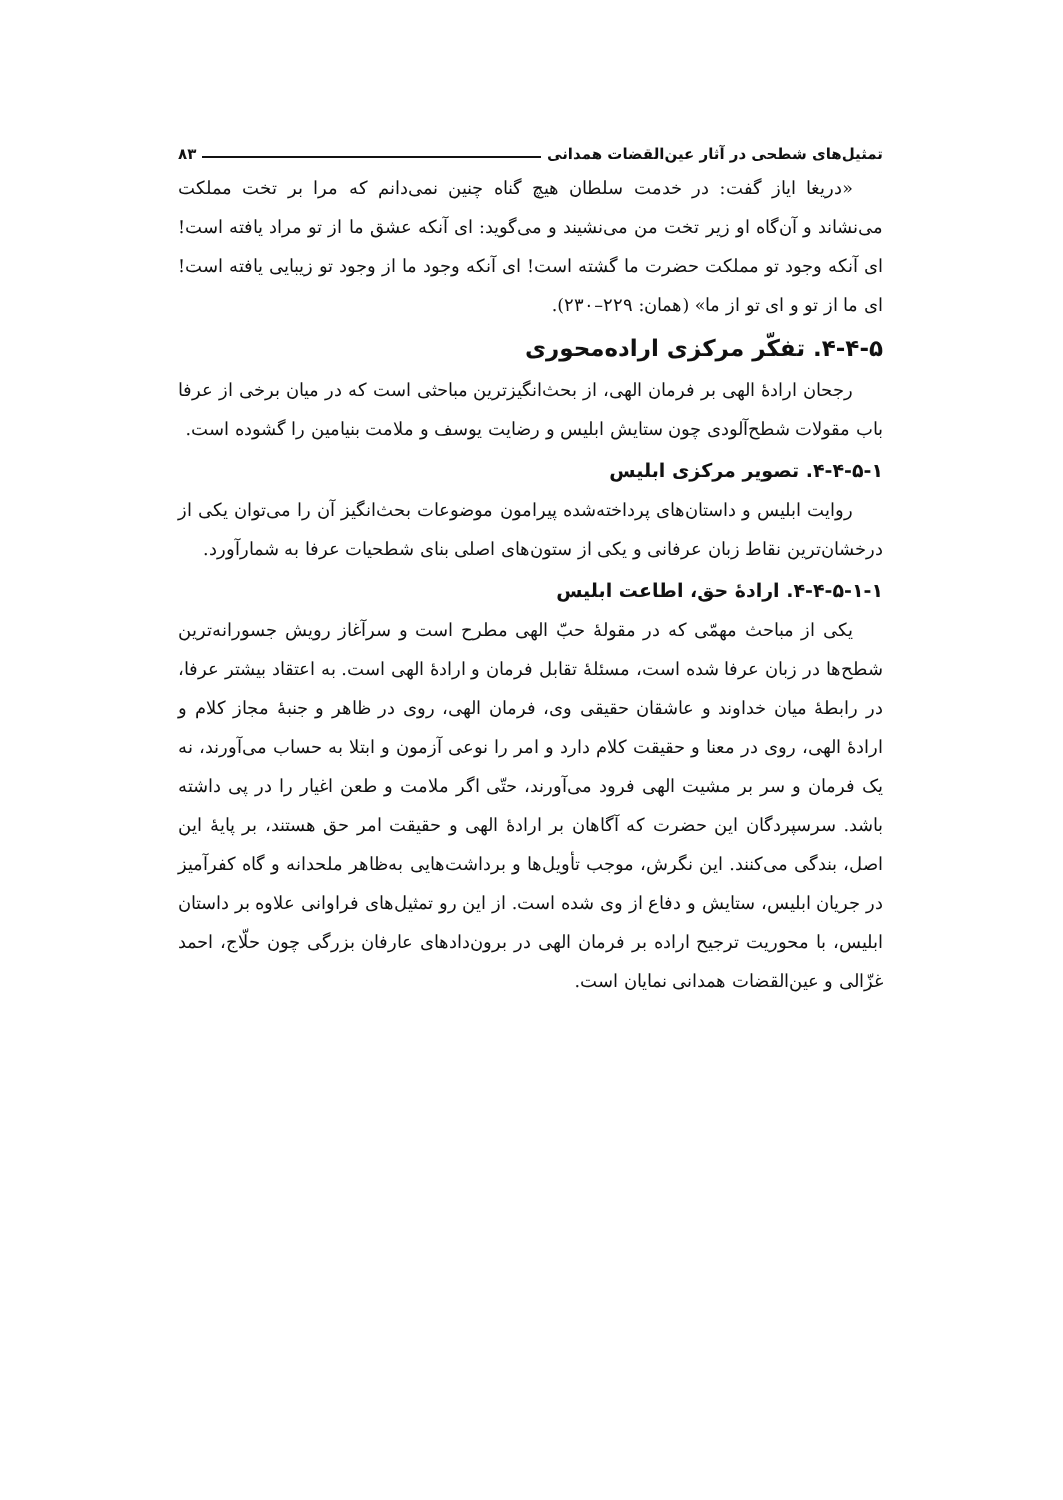تمثیل‌های شطحی در آثار عین‌القضات همدانی ۸۳
«دریغا ایاز گفت: در خدمت سلطان هیچ گناه چنین نمی‌دانم که مرا بر تخت مملکت می‌نشاند و آن‌گاه او زیر تخت من می‌نشیند و می‌گوید: ای آنکه عشق ما از تو مراد یافته است! ای آنکه وجود تو مملکت حضرت ما گشته است! ای آنکه وجود ما از وجود تو زیبایی یافته است! ای ما از تو و ای تو از ما» (همان: ۲۲۹–۲۳۰).
۴-۴-۵. تفکّر مرکزی اراده‌محوری
رجحان ارادۀ الهی بر فرمان الهی، از بحث‌انگیزترین مباحثی است که در میان برخی از عرفا باب مقولات شطح‌آلودی چون ستایش ابلیس و رضایت یوسف و ملامت بنیامین را گشوده است.
۴-۴-۵-۱. تصویر مرکزی ابلیس
روایت ابلیس و داستان‌های پرداخته‌شده پیرامون موضوعات بحث‌انگیز آن را می‌توان یکی از درخشان‌ترین نقاط زبان عرفانی و یکی از ستون‌های اصلی بنای شطحیات عرفا به شمارآورد.
۴-۴-۵-۱-۱. ارادۀ حق، اطاعت ابلیس
یکی از مباحث مهمّی که در مقولۀ حبّ الهی مطرح است و سرآغاز رویش جسورانه‌ترین شطح‌ها در زبان عرفا شده است، مسئلۀ تقابل فرمان و ارادۀ الهی است. به اعتقاد بیشتر عرفا، در رابطۀ میان خداوند و عاشقان حقیقی وی، فرمان الهی، روی در ظاهر و جنبۀ مجاز کلام و ارادۀ الهی، روی در معنا و حقیقت کلام دارد و امر را نوعی آزمون و ابتلا به حساب می‌آورند، نه یک فرمان و سر بر مشیت الهی فرود می‌آورند، حتّی اگر ملامت و طعن اغیار را در پی داشته باشد. سرسپردگان این حضرت که آگاهان بر ارادۀ الهی و حقیقت امر حق هستند، بر پایۀ این اصل، بندگی می‌کنند. این نگرش، موجب تأویل‌ها و برداشت‌هایی به‌ظاهر ملحدانه و گاه کفرآمیز در جریان ابلیس، ستایش و دفاع از وی شده است. از این رو تمثیل‌های فراوانی علاوه بر داستان ابلیس، با محوریت ترجیح اراده بر فرمان الهی در برون‌دادهای عارفان بزرگی چون حلّاج، احمد غزّالی و عین‌القضات همدانی نمایان است.